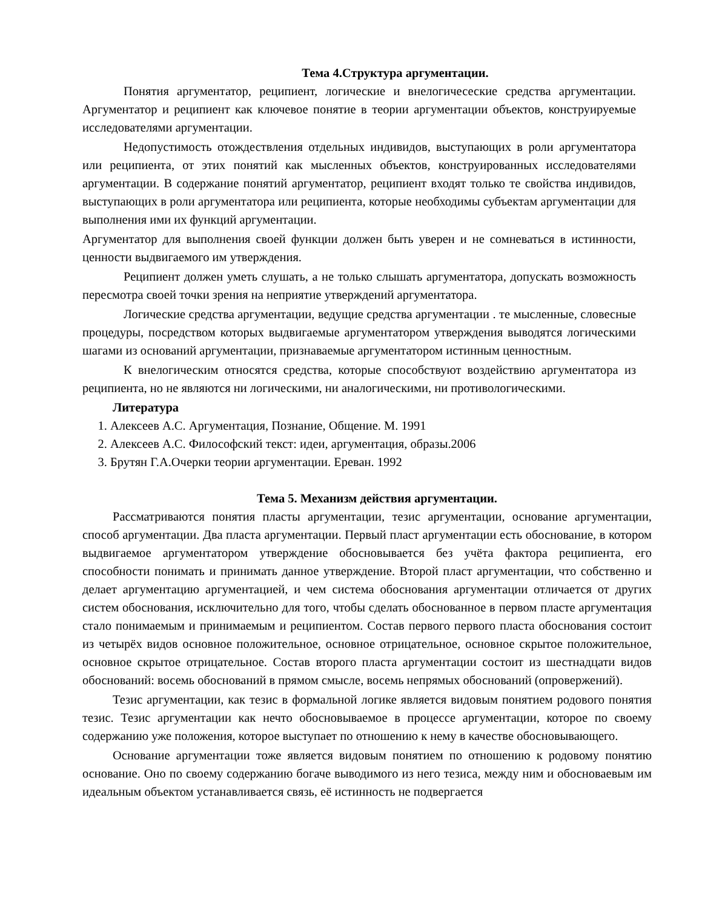Тема 4.Структура аргументации.
Понятия аргументатор, реципиент, логические и внелогичесеские средства аргументации. Аргументатор и реципиент как ключевое понятие в теории аргументации объектов, конструируемые исследователями аргументации.
Недопустимость отождествления отдельных индивидов, выступающих в роли аргументатора или реципиента, от этих понятий как мысленных объектов, конструированных исследователями аргументации. В содержание понятий аргументатор, реципиент входят только те свойства индивидов, выступающих в роли аргументатора или реципиента, которые необходимы субъектам аргументации для выполнения ими их функций аргументации.
Аргументатор для выполнения своей функции должен быть уверен и не сомневаться в истинности, ценности выдвигаемого им утверждения.
Реципиент должен уметь слушать, а не только слышать аргументатора, допускать возможность пересмотра своей точки зрения на неприятие утверждений аргументатора.
Логические средства аргументации, ведущие средства аргументации . те мысленные, словесные процедуры, посредством которых выдвигаемые аргументатором утверждения выводятся логическими шагами из оснований аргументации, признаваемые аргументатором истинным ценностным.
К внелогическим относятся средства, которые способствуют воздействию аргументатора из реципиента, но не являются ни логическими, ни аналогическими, ни противологическими.
Литература
1. Алексеев А.С. Аргументация, Познание, Общение. М. 1991
2. Алексеев А.С. Философский текст: идеи, аргументация, образы.2006
3. Брутян Г.А.Очерки теории аргументации. Ереван. 1992
Тема 5. Механизм действия аргументации.
Рассматриваются понятия пласты аргументации, тезис аргументации, основание аргументации, способ аргументации. Два пласта аргументации. Первый пласт аргументации есть обоснование, в котором выдвигаемое аргументатором утверждение обосновывается без учёта фактора реципиента, его способности понимать и принимать данное утверждение. Второй пласт аргументации, что собственно и делает аргументацию аргументацией, и чем система обоснования аргументации отличается от других систем обоснования, исключительно для того, чтобы сделать обоснованное в первом пласте аргументация стало понимаемым и принимаемым и реципиентом. Состав первого первого пласта обоснования состоит из четырёх видов основное положительное, основное отрицательное, основное скрытое положительное, основное скрытое отрицательное. Состав второго пласта аргументации состоит из шестнадцати видов обоснований: восемь обоснований в прямом смысле, восемь непрямых обоснований (опровержений).
Тезис аргументации, как тезис в формальной логике является видовым понятием родового понятия тезис. Тезис аргументации как нечто обосновываемое в процессе аргументации, которое по своему содержанию уже положения, которое выступает по отношению к нему в качестве обосновывающего.
Основание аргументации тоже является видовым понятием по отношению к родовому понятию основание. Оно по своему содержанию богаче выводимого из него тезиса, между ним и обосноваевым им идеальным объектом устанавливается связь, её истинность не подвергается